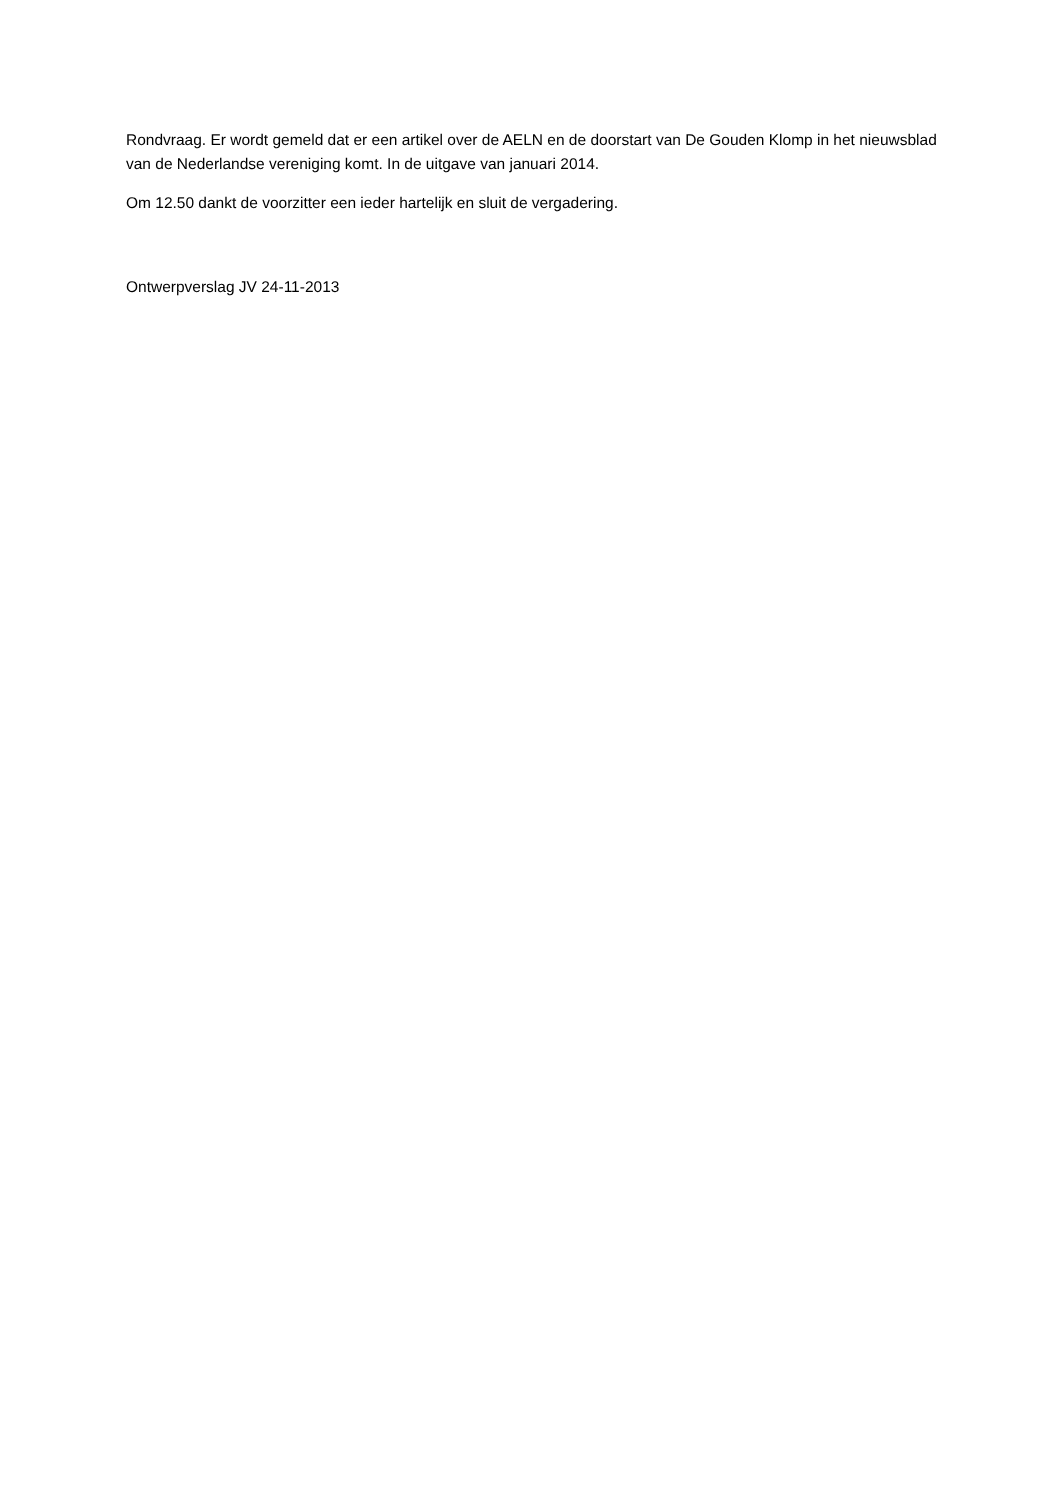Rondvraag. Er wordt gemeld dat er een artikel over de AELN en de doorstart van De Gouden Klomp in het nieuwsblad van de Nederlandse vereniging komt. In de uitgave van januari 2014.
Om 12.50 dankt de voorzitter een ieder hartelijk en sluit de vergadering.
Ontwerpverslag JV 24-11-2013